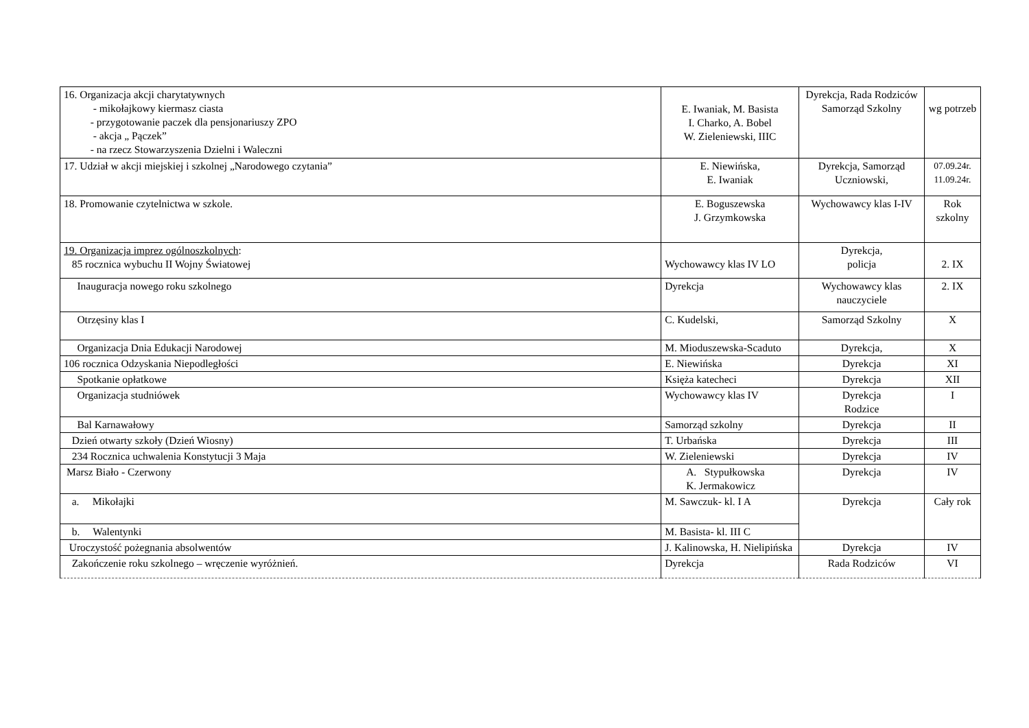| 16. Organizacja akcji charytatywnych - mikołajkowy kiermasz ciasta - przygotowanie paczek dla pensjonariuszy ZPO - akcja „ Pączek” - na rzecz Stowarzyszenia Dzielni i Waleczni | E. Iwaniak, M. Basista I. Charko, A. Bobel W. Zieleniewski, IIIC | Dyrekcja, Rada Rodziców Samorząd Szkolny | wg potrzeb |
| 17. Udział w akcji miejskiej i szkolnej „Narodowego czytania” | E. Niewińska, E. Iwaniak | Dyrekcja, Samorząd Uczniowski, | 07.09.24r. 11.09.24r. |
| 18. Promowanie czytelnictwa w szkole. | E. Boguszewska J. Grzymkowska | Wychowawcy klas I-IV | Rok szkolny |
| 19. Organizacja imprez ogólnoszkolnych : 85 rocznica wybuchu II Wojny Światowej | Wychowawcy klas IV LO | Dyrekcja, policja | 2. IX |
| Inauguracja nowego roku szkolnego | Dyrekcja | Wychowawcy klas nauczyciele | 2. IX |
| Otrzęsiny klas I | C. Kudelski, | Samorząd Szkolny | X |
| Organizacja Dnia Edukacji Narodowej | M. Mioduszewska-Scaduto | Dyrekcja, | X |
| 106 rocznica Odzyskania Niepodległości | E. Niewińska | Dyrekcja | XI |
| Spotkanie opłatkowe | Księża katecheci | Dyrekcja | XII |
| Organizacja studniówek | Wychowawcy klas IV | Dyrekcja Rodzice | I |
| Bal Karnawałowy | Samorząd szkolny | Dyrekcja | II |
| Dzień otwarty szkoły (Dzień Wiosny) | T. Urbańska | Dyrekcja | III |
| 234 Rocznica uchwalenia Konstytucji 3 Maja | W. Zieleniewski | Dyrekcja | IV |
| Marsz Biało - Czerwony | A. Stypułkowska K. Jermakowicz | Dyrekcja | IV |
| a. Mikołajki | M. Sawczuk- kl. I A | Dyrekcja | Cały rok |
| b. Walentynki | M. Basista- kl. III C | | |
| Uroczystość pożegnania absolwentów | J. Kalinowska, H. Nielipińska | Dyrekcja | IV |
| Zakończenie roku szkolnego – wręczenie wyróżnień. | Dyrekcja | Rada Rodziców | VI |